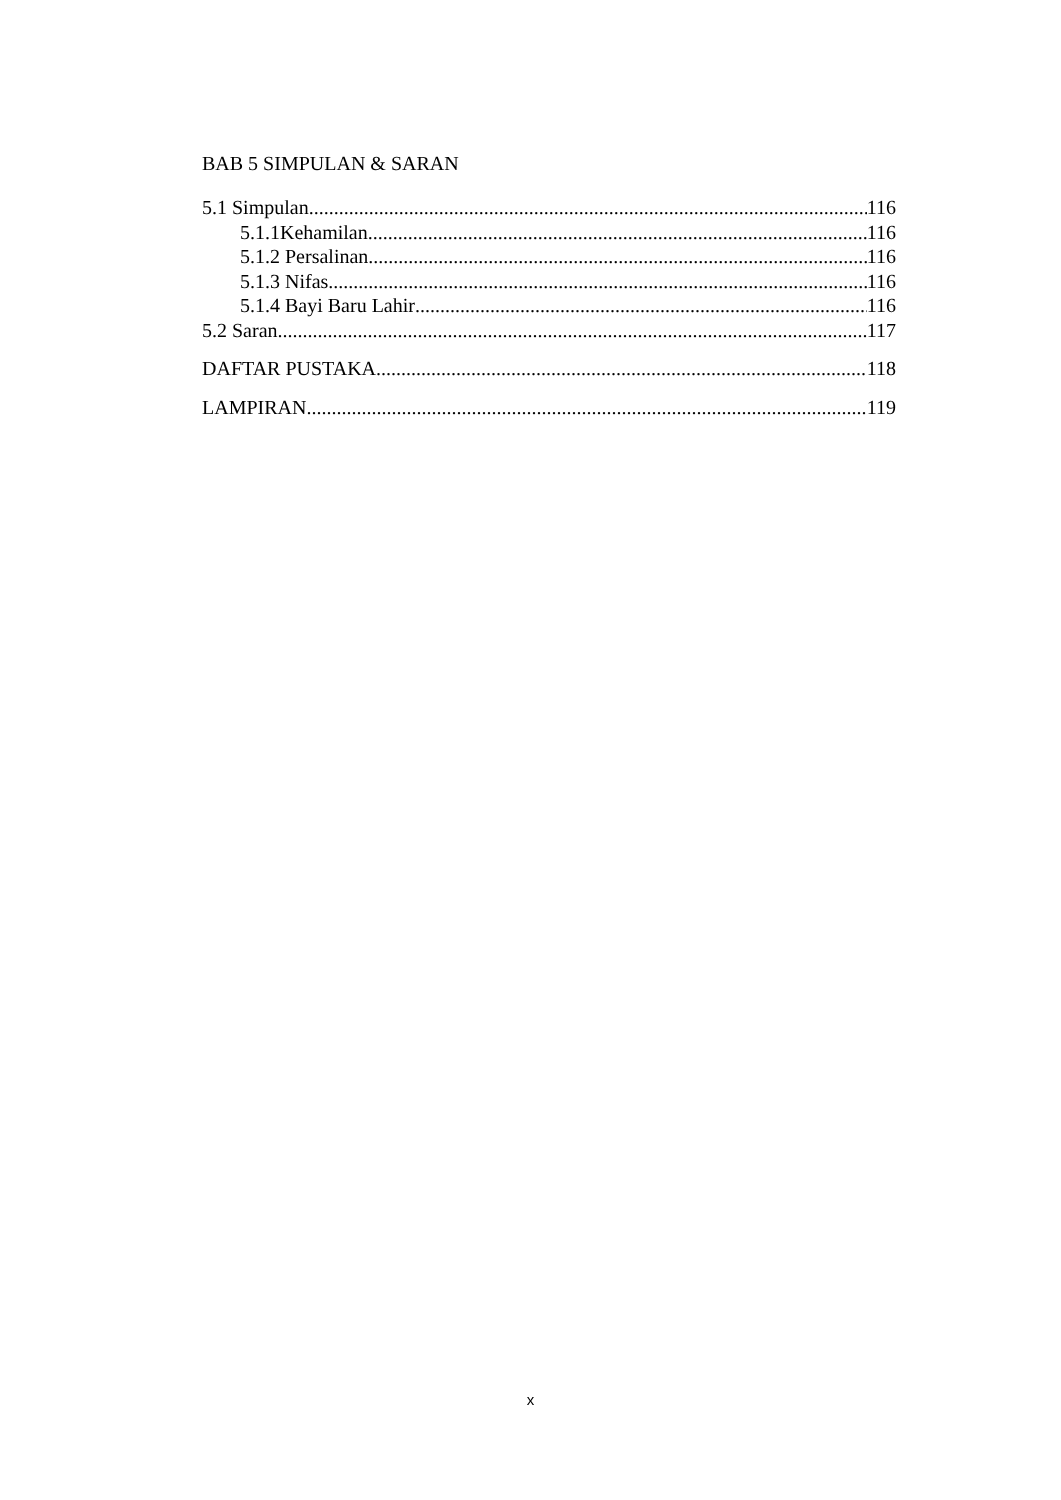BAB 5 SIMPULAN & SARAN
5.1 Simpulan 116
5.1.1Kehamilan 116
5.1.2 Persalinan 116
5.1.3 Nifas 116
5.1.4 Bayi Baru Lahir 116
5.2 Saran 117
DAFTAR PUSTAKA 118
LAMPIRAN 119
x